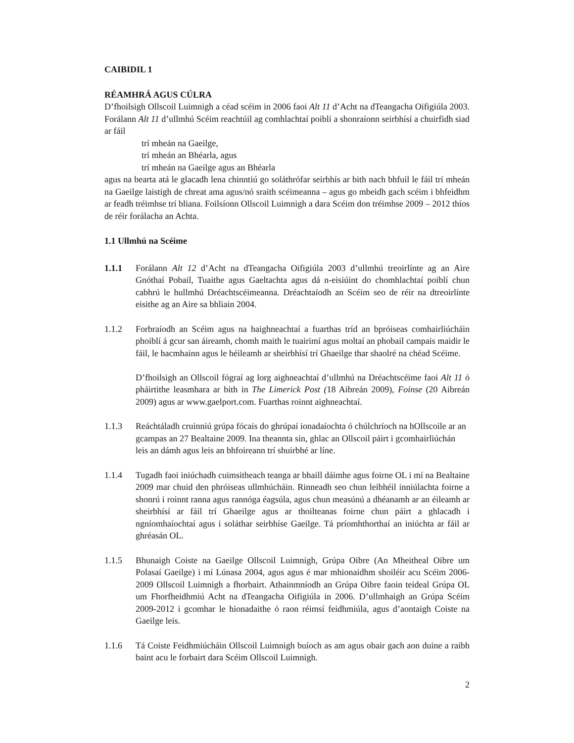CAIBIDIL 1
RÉAMHRÁ AGUS CÚLRA
D’fhoilsigh Ollscoil Luimnigh a céad scéim in 2006 faoi Alt 11 d’Acht na dTeangacha Oifigiúla 2003. Forálann Alt 11 d’ullmhú Scéim reachtúil ag comhlachtaí poiblí a shonraíonn seirbhísí a chuirfidh siad ar fáil
trí mheán na Gaeilge,
trí mheán an Bhéarla, agus
trí mheán na Gaeilge agus an Bhéarla
agus na bearta atá le glacadh lena chinntiú go soláthrófar seirbhís ar bith nach bhfuil le fáil trí mheán na Gaeilge laistigh de chreat ama agus/nó sraith scéimeanna – agus go mbeidh gach scéim i bhfeidhm ar feadh tréimhse trí bliana. Foilsíonn Ollscoil Luimnigh a dara Scéim don tréimhse 2009 – 2012 thíos de réir forálacha an Achta.
1.1 Ullmhú na Scéime
1.1.1 Forálann Alt 12 d’Acht na dTeangacha Oifigiúla 2003 d’ullmhú treoirlínte ag an Aire Gnóthaí Pobail, Tuaithe agus Gaeltachta agus dá n-eisiúint do chomhlachtaí poiblí chun cabhrú le hullmhú Dréachtscéimeanna. Dréachtaíodh an Scéim seo de réir na dtreoirlínte eisithe ag an Aire sa bhliain 2004.
1.1.2 Forbraíodh an Scéim agus na haighneachtaí a fuarthas tríd an bpróiseas comhairliúcháin phoiblí á gcur san áireamh, chomh maith le tuairimí agus moltaí an phobail campais maidir le fáil, le hacmhainn agus le héileamh ar sheirbhísí trí Ghaeilge thar shaolré na chéad Scéime.
D’fhoilsigh an Ollscoil fógraí ag lorg aighneachtaí d’ullmhú na Dréachtscéime faoi Alt 11 ó pháirtithe leasmhara ar bith in The Limerick Post (18 Aibreán 2009), Foinse (20 Aibreán 2009) agus ar www.gaelport.com. Fuarthas roinnt aighneachtaí.
1.1.3 Reáchtáladh cruinniú grúpa fócais do ghrúpaí ionadaíochta ó chúlchríoch na hOllscoile ar an gcampas an 27 Bealtaine 2009. Ina theannta sin, ghlac an Ollscoil páirt i gcomhairliúchán leis an dámh agus leis an bhfoireann trí shuirbhé ar líne.
1.1.4 Tugadh faoi iniúchadh cuimsitheach teanga ar bhaill dáimhe agus foirne OL i mí na Bealtaine 2009 mar chuid den phróiseas ullmhúcháin. Rinneadh seo chun leibhéil inniúlachta foirne a shonrú i roinnt ranna agus rannóga éagsúla, agus chun measúnú a dhéanamh ar an éileamh ar sheirbhísí ar fáil trí Ghaeilge agus ar thoilteanas foirne chun páirt a ghlacadh i ngníomhaíochtaí agus i soláthar seirbhíse Gaeilge. Tá príomhthorthaí an iniúchta ar fáil ar ghréasán OL.
1.1.5 Bhunaigh Coiste na Gaeilge Ollscoil Luimnigh, Grúpa Oibre (An Mheitheal Oibre um Polasaí Gaeilge) i mí Lúnasa 2004, agus agus é mar mhionaidhm shoiléir acu Scéim 2006-2009 Ollscoil Luimnigh a fhorbairt. Athainmníodh an Grúpa Oibre faoin teideal Grúpa OL um Fhorfheidhmiú Acht na dTeangacha Oifigiúla in 2006. D’ullmhaigh an Grúpa Scéim 2009-2012 i gcomhar le hionadaithe ó raon réimsí feidhmiúla, agus d’aontaigh Coiste na Gaeilge leis.
1.1.6 Tá Coiste Feidhmiúcháin Ollscoil Luimnigh buíoch as am agus obair gach aon duine a raibh baint acu le forbairt dara Scéim Ollscoil Luimnigh.
2